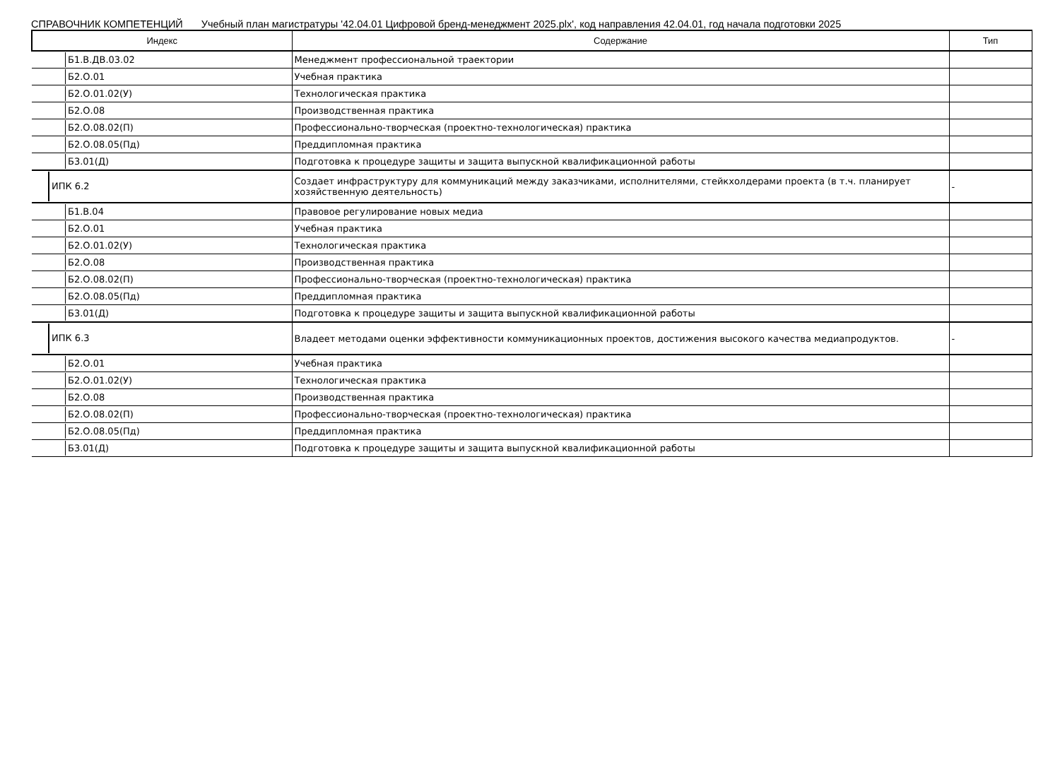СПРАВОЧНИК КОМПЕТЕНЦИЙ Учебный план магистратуры '42.04.01 Цифровой бренд-менеджмент 2025.plx', код направления 42.04.01, год начала подготовки 2025
| Индекс | Содержание | Тип |
| --- | --- | --- |
| Б1.В.ДВ.03.02 | Менеджмент профессиональной траектории | |
| Б2.О.01 | Учебная практика | |
| Б2.О.01.02(У) | Технологическая практика | |
| Б2.О.08 | Производственная практика | |
| Б2.О.08.02(П) | Профессионально-творческая (проектно-технологическая) практика | |
| Б2.О.08.05(Пд) | Преддипломная практика | |
| Б3.01(Д) | Подготовка к процедуре защиты и защита выпускной квалификационной работы | |
| ИПК 6.2 | Создает инфраструктуру для коммуникаций между заказчиками, исполнителями, стейкхолдерами проекта (в т.ч. планирует хозяйственную деятельность) | - |
| Б1.В.04 | Правовое регулирование новых медиа | |
| Б2.О.01 | Учебная практика | |
| Б2.О.01.02(У) | Технологическая практика | |
| Б2.О.08 | Производственная практика | |
| Б2.О.08.02(П) | Профессионально-творческая (проектно-технологическая) практика | |
| Б2.О.08.05(Пд) | Преддипломная практика | |
| Б3.01(Д) | Подготовка к процедуре защиты и защита выпускной квалификационной работы | |
| ИПК 6.3 | Владеет методами оценки эффективности коммуникационных проектов, достижения высокого качества медиапродуктов. | - |
| Б2.О.01 | Учебная практика | |
| Б2.О.01.02(У) | Технологическая практика | |
| Б2.О.08 | Производственная практика | |
| Б2.О.08.02(П) | Профессионально-творческая (проектно-технологическая) практика | |
| Б2.О.08.05(Пд) | Преддипломная практика | |
| Б3.01(Д) | Подготовка к процедуре защиты и защита выпускной квалификационной работы | |